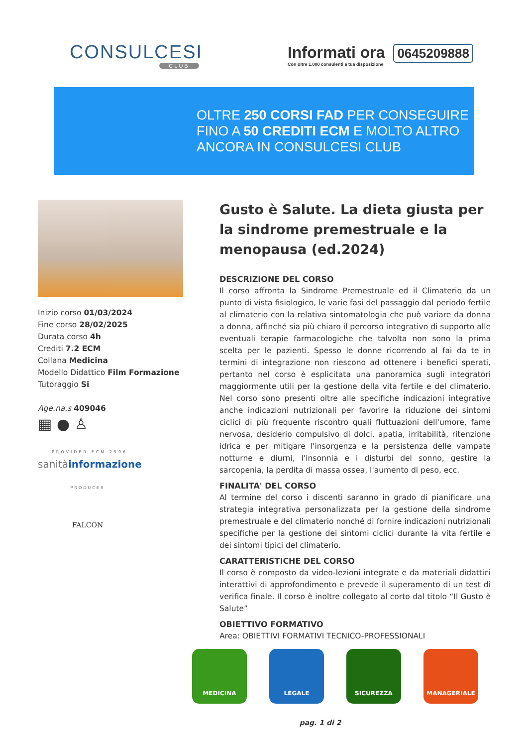CONSULCESI
CLUB
Informati ora 0645209888
Con oltre 1.000 consulenti a tua disposizione
OLTRE 250 CORSI FAD PER CONSEGUIRE
FINO A 50 CREDITI ECM E MOLTO ALTRO
ANCORA IN CONSULCESI CLUB
Inizio corso 01/03/2024
Fine corso 28/02/2025
Durata corso 4h
Crediti 7.2 ECM
Collana Medicina
Modello Didattico Film Formazione
Tutoraggio Si
Age.na.s 409046
▦ ● ♙
PROVIDER ECM 2506
sanitàinformazione
PRODUCER
FALCON
Gusto è Salute. La dieta giusta per la sindrome premestruale e la menopausa (ed.2024)
DESCRIZIONE DEL CORSO
Il corso affronta la Sindrome Premestruale ed il Climaterio da un punto di vista fisiologico, le varie fasi del passaggio dal periodo fertile al climaterio con la relativa sintomatologia che può variare da donna a donna, affinché sia più chiaro il percorso integrativo di supporto alle eventuali terapie farmacologiche che talvolta non sono la prima scelta per le pazienti. Spesso le donne ricorrendo al fai da te in termini di integrazione non riescono ad ottenere i benefici sperati, pertanto nel corso è esplicitata una panoramica sugli integratori maggiormente utili per la gestione della vita fertile e del climaterio. Nel corso sono presenti oltre alle specifiche indicazioni integrative anche indicazioni nutrizionali per favorire la riduzione dei sintomi ciclici di più frequente riscontro quali fluttuazioni dell'umore, fame nervosa, desiderio compulsivo di dolci, apatia, irritabilità, ritenzione idrica e per mitigare l'insorgenza e la persistenza delle vampate notturne e diurni, l'insonnia e i disturbi del sonno, gestire la sarcopenia, la perdita di massa ossea, l'aumento di peso, ecc.
FINALITA' DEL CORSO
Al termine del corso i discenti saranno in grado di pianificare una strategia integrativa personalizzata per la gestione della sindrome premestruale e del climaterio nonché di fornire indicazioni nutrizionali specifiche per la gestione dei sintomi ciclici durante la vita fertile e dei sintomi tipici del climaterio.
CARATTERISTICHE DEL CORSO
Il corso è composto da video-lezioni integrate e da materiali didattici interattivi di approfondimento e prevede il superamento di un test di verifica finale. Il corso è inoltre collegato al corto dal titolo “Il Gusto è Salute”
OBIETTIVO FORMATIVO
Area: OBIETTIVI FORMATIVI TECNICO-PROFESSIONALI
MEDICINA LEGALE SICUREZZA MANAGERIALE
pag. 1 di 2